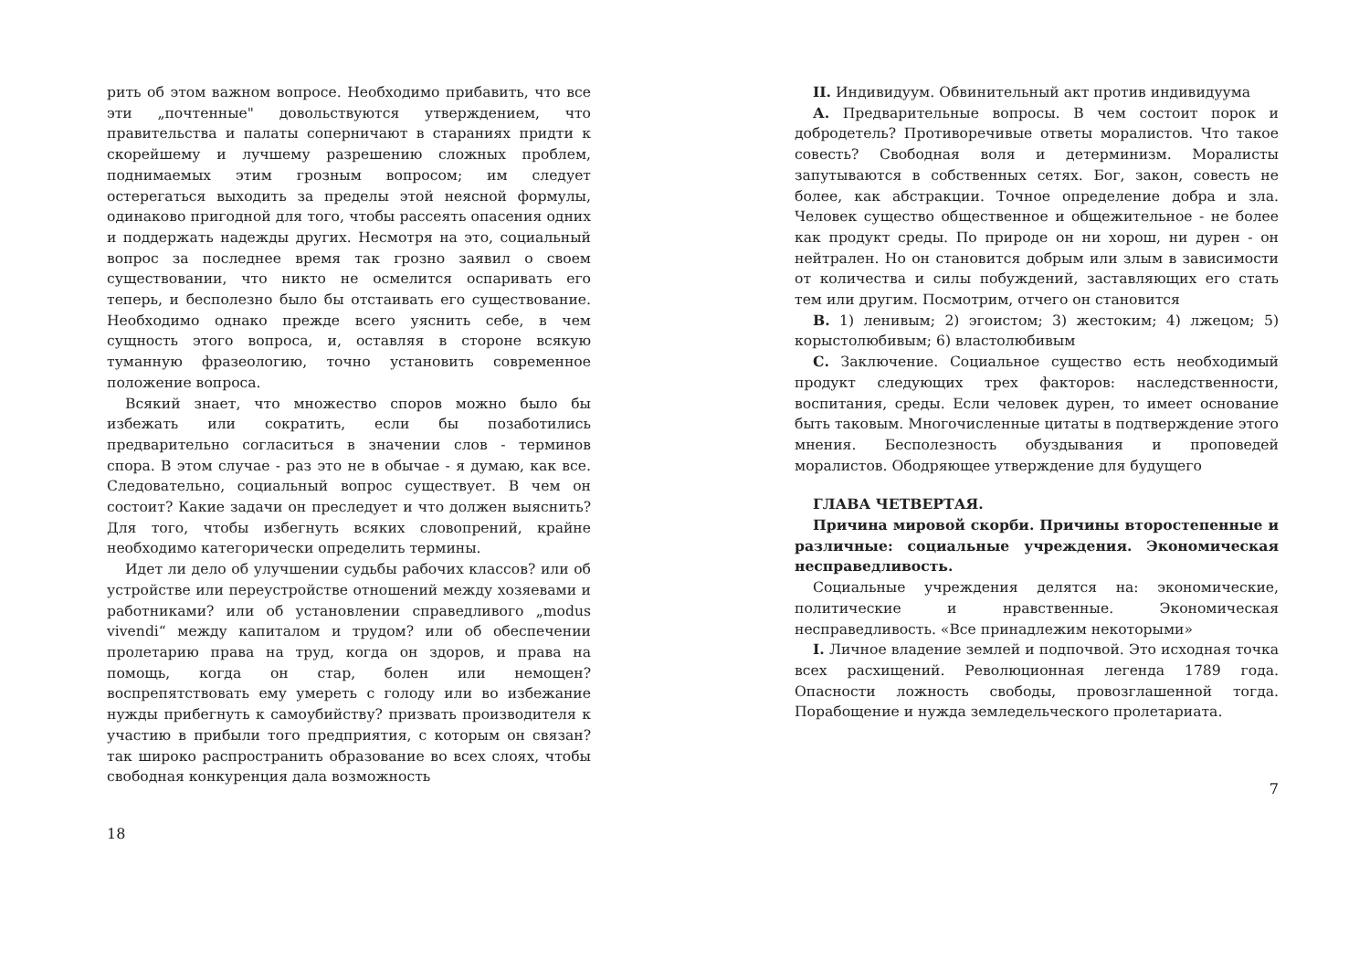рить об этом важном вопросе. Необходимо прибавить, что все эти „почтенные" довольствуются утверждением, что правительства и палаты соперничают в стараниях придти к скорейшему и лучшему разрешению сложных проблем, поднимаемых этим грозным вопросом; им следует остерегаться выходить за пределы этой неясной формулы, одинаково пригодной для того, чтобы рассеять опасения одних и поддержать надежды других. Несмотря на это, социальный вопрос за последнее время так грозно заявил о своем существовании, что никто не осмелится оспаривать его теперь, и бесполезно было бы отстаивать его существование. Необходимо однако прежде всего уяснить себе, в чем сущность этого вопроса, и, оставляя в стороне всякую туманную фразеологию, точно установить современное положение вопроса.
Всякий знает, что множество споров можно было бы избежать или сократить, если бы позаботились предварительно согласиться в значении слов - терминов спора. В этом случае - раз это не в обычае - я думаю, как все. Следовательно, социальный вопрос существует. В чем он состоит? Какие задачи он преследует и что должен выяснить? Для того, чтобы избегнуть всяких словопрений, крайне необходимо категорически определить термины.
Идет ли дело об улучшении судьбы рабочих классов? или об устройстве или переустройстве отношений между хозяевами и работниками? или об установлении справедливого „modus vivendi“ между капиталом и трудом? или об обеспечении пролетарию права на труд, когда он здоров, и права на помощь, когда он стар, болен или немощен? воспрепятствовать ему умереть с голоду или во избежание нужды прибегнуть к самоубийству? призвать производителя к участию в прибыли того предприятия, с которым он связан? так широко распространить образование во всех слоях, чтобы свободная конкуренция дала возможность
18
II. Индивидуум. Обвинительный акт против индивидуума
А. Предварительные вопросы. В чем состоит порок и добродетель? Противоречивые ответы моралистов. Что такое совесть? Свободная воля и детерминизм. Моралисты запутываются в собственных сетях. Бог, закон, совесть не более, как абстракции. Точное определение добра и зла. Человек существо общественное и общежительное - не более как продукт среды. По природе он ни хорош, ни дурен - он нейтрален. Но он становится добрым или злым в зависимости от количества и силы побуждений, заставляющих его стать тем или другим. Посмотрим, отчего он становится
В. 1) ленивым; 2) эгоистом; 3) жестоким; 4) лжецом; 5) корыстолюбивым; 6) властолюбивым
С. Заключение. Социальное существо есть необходимый продукт следующих трех факторов: наследственности, воспитания, среды. Если человек дурен, то имеет основание быть таковым. Многочисленные цитаты в подтверждение этого мнения. Бесполезность обуздывания и проповедей моралистов. Ободряющее утверждение для будущего
ГЛАВА ЧЕТВЕРТАЯ.
Причина мировой скорби. Причины второстепенные и различные: социальные учреждения. Экономическая несправедливость.
Социальные учреждения делятся на: экономические, политические и нравственные. Экономическая несправедливость. «Все принадлежим некоторыми»
I. Личное владение землей и подпочвой. Это исходная точка всех расхищений. Революционная легенда 1789 года. Опасности ложность свободы, провозглашенной тогда. Порабощение и нужда земледельческого пролетариата.
7